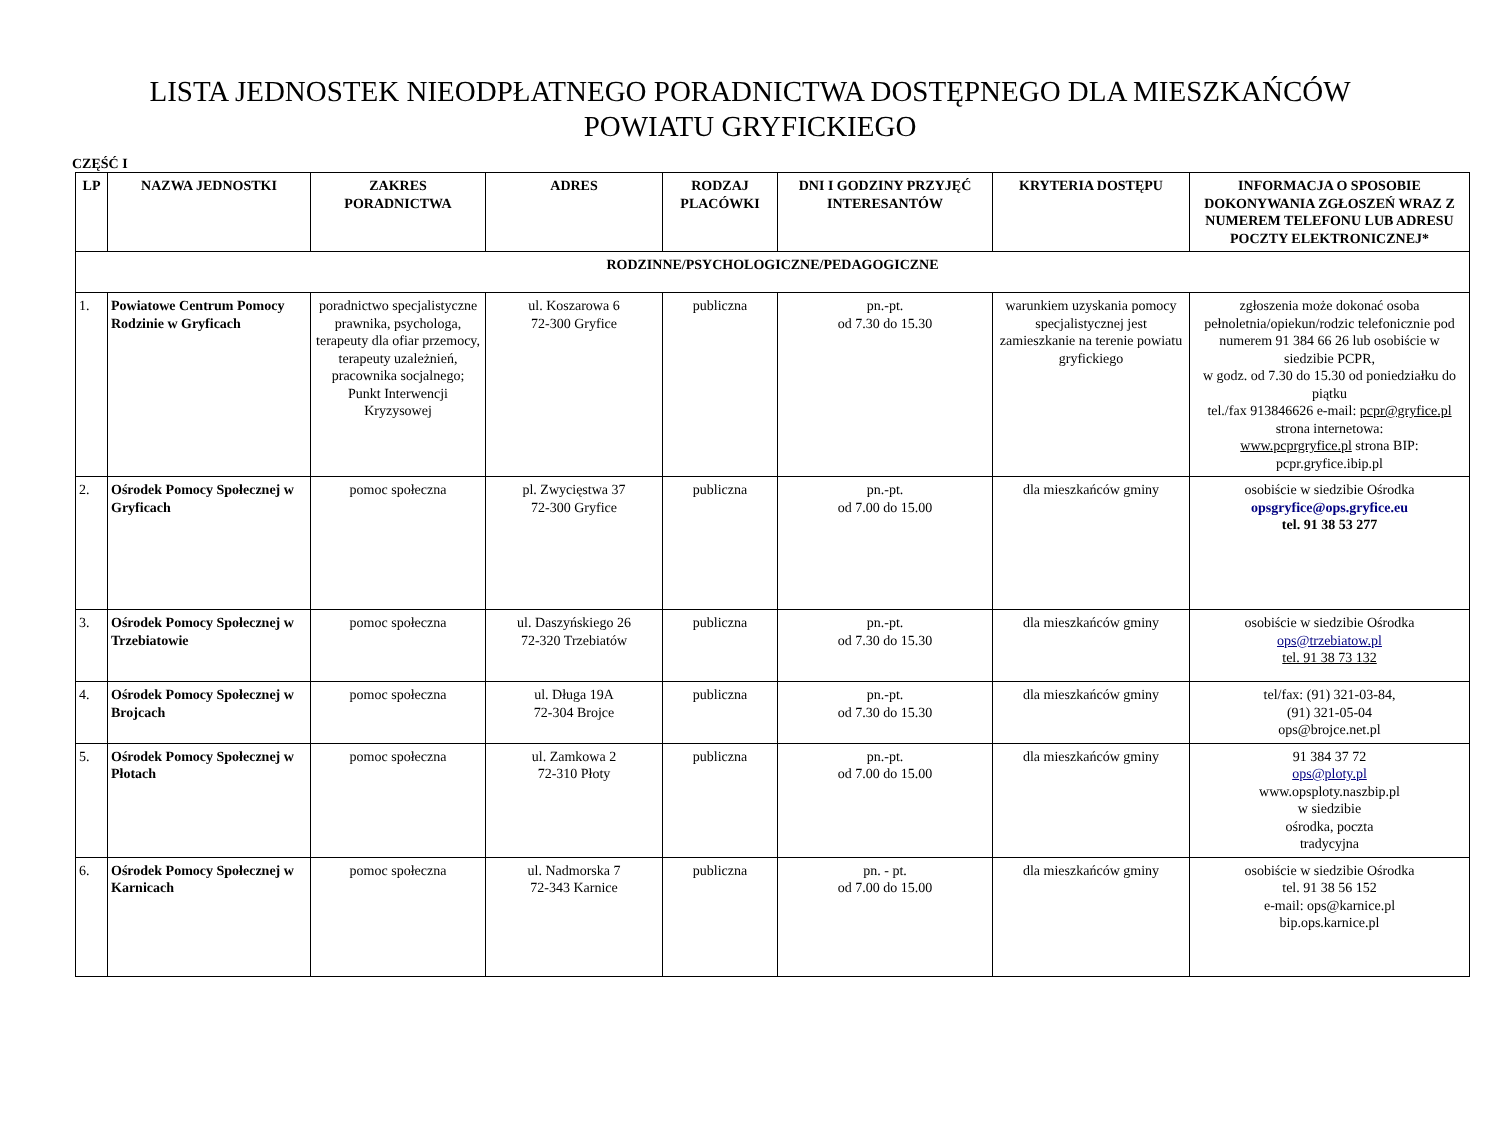LISTA JEDNOSTEK NIEODPŁATNEGO PORADNICTWA DOSTĘPNEGO DLA MIESZKAŃCÓW
POWIATU GRYFICKIEGO
CZĘŚĆ I
| LP | NAZWA JEDNOSTKI | ZAKRES PORADNICTWA | ADRES | RODZAJ PLACÓWKI | DNI I GODZINY PRZYJĘĆ INTERESANTÓW | KRYTERIA DOSTĘPU | INFORMACJA O SPOSOBIE DOKONYWANIA ZGŁOSZEŃ WRAZ Z NUMEREM TELEFONU LUB ADRESU POCZTY ELEKTRONICZNEJ* |
| --- | --- | --- | --- | --- | --- | --- | --- |
| RODZINNE/PSYCHOLOGICZNE/PEDAGOGICZNE | | | | | | | |
| 1. | Powiatowe Centrum Pomocy Rodzinie w Gryficach | poradnictwo specjalistyczne prawnika, psychologa, terapeuty dla ofiar przemocy, terapeuty uzależnień, pracownika socjalnego; Punkt Interwencji Kryzysowej | ul. Koszarowa 6 72-300 Gryfice | publiczna | pn.-pt. od 7.30 do 15.30 | warunkiem uzyskania pomocy specjalistycznej jest zamieszkanie na terenie powiatu gryfickiego | zgłoszenia może dokonać osoba pełnoletnia/opiekun/rodzic telefonicznie pod numerem 91 384 66 26 lub osobiście w siedzibie PCPR, w godz. od 7.30 do 15.30 od poniedziałku do piątku tel./fax 913846626 e-mail: pcpr@gryfice.pl strona internetowa: www.pcprgryfice.pl strona BIP: pcpr.gryfice.ibip.pl |
| 2. | Ośrodek Pomocy Społecznej w Gryficach | pomoc społeczna | pl. Zwycięstwa 37 72-300 Gryfice | publiczna | pn.-pt. od 7.00 do 15.00 | dla mieszkańców gminy | osobiście w siedzibie Ośrodka opsgryfice@ops.gryfice.eu tel. 91 38 53 277 |
| 3. | Ośrodek Pomocy Społecznej w Trzebiatowie | pomoc społeczna | ul. Daszyńskiego 26 72-320 Trzebiatów | publiczna | pn.-pt. od 7.30 do 15.30 | dla mieszkańców gminy | osobiście w siedzibie Ośrodka ops@trzebiatow.pl tel. 91 38 73 132 |
| 4. | Ośrodek Pomocy Społecznej w Brojcach | pomoc społeczna | ul. Długa 19A 72-304 Brojce | publiczna | pn.-pt. od 7.30 do 15.30 | dla mieszkańców gminy | tel/fax: (91) 321-03-84, (91) 321-05-04 ops@brojce.net.pl |
| 5. | Ośrodek Pomocy Społecznej w Płotach | pomoc społeczna | ul. Zamkowa 2 72-310 Płoty | publiczna | pn.-pt. od 7.00 do 15.00 | dla mieszkańców gminy | 91 384 37 72 ops@ploty.pl www.opsploty.naszbip.pl w siedzibie ośrodka, poczta tradycyjna |
| 6. | Ośrodek Pomocy Społecznej w Karnicach | pomoc społeczna | ul. Nadmorska 7 72-343 Karnice | publiczna | pn. - pt. od 7.00 do 15.00 | dla mieszkańców gminy | osobiście w siedzibie Ośrodka tel. 91 38 56 152 e-mail: ops@karnice.pl bip.ops.karnice.pl |